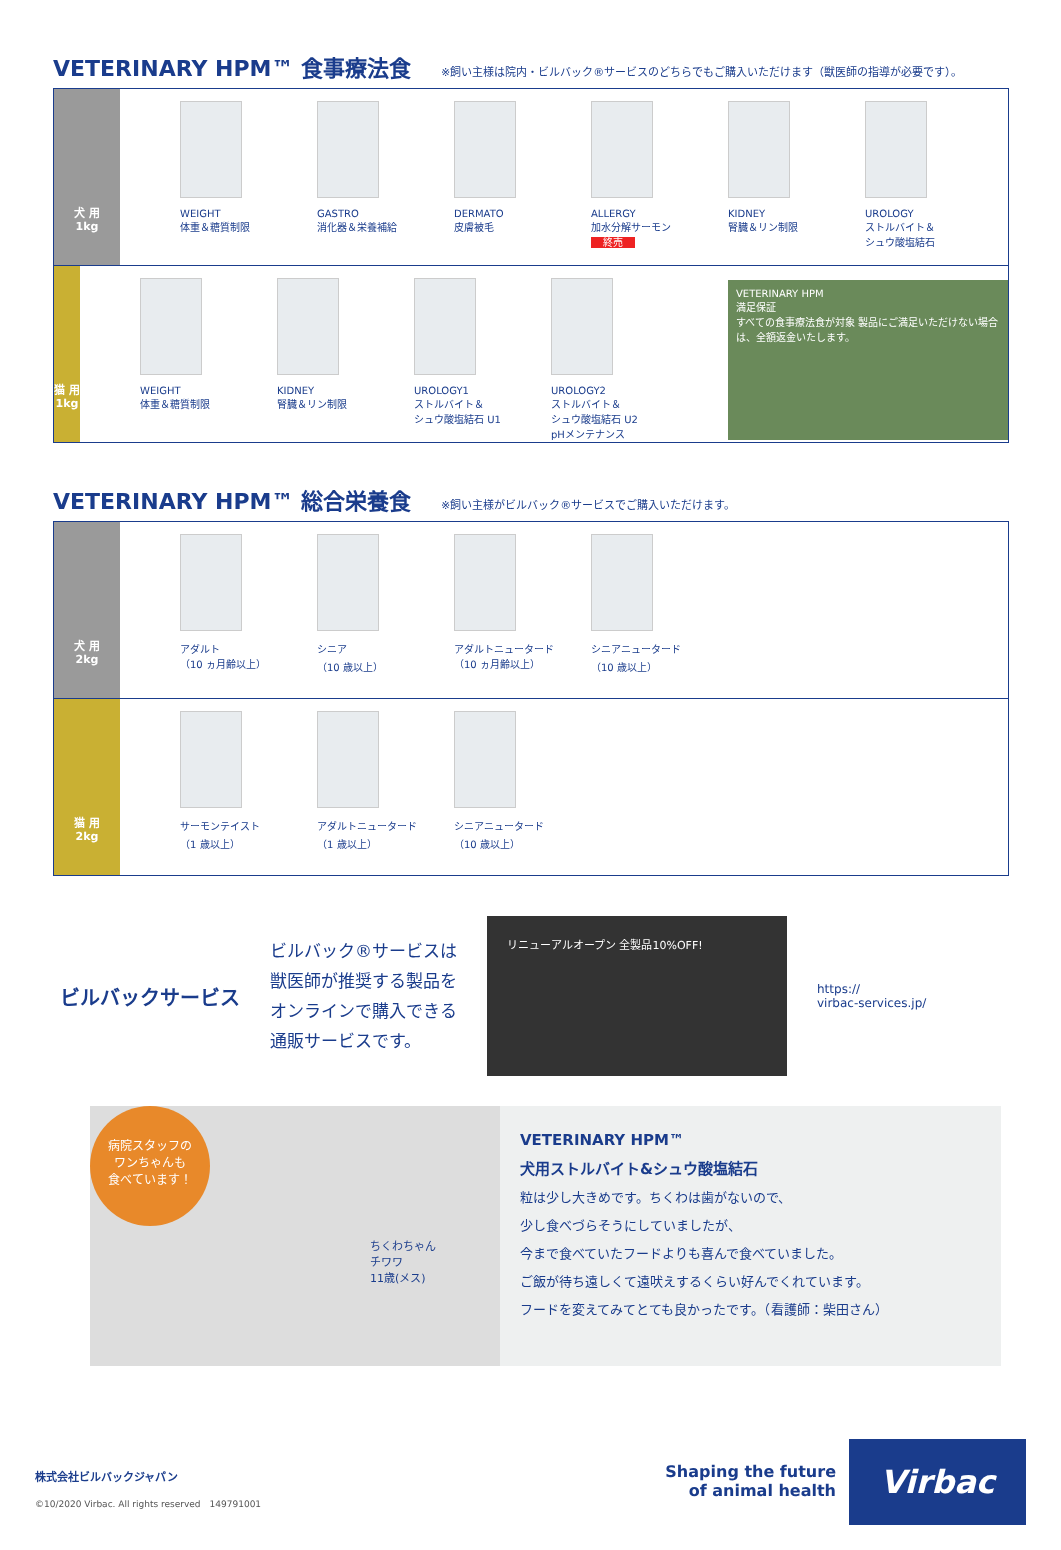VETERINARY HPM™ 食事療法食
※飼い主様は院内・ビルバック®サービスのどちらでもご購入いただけます（獣医師の指導が必要です）。
犬 用
1kg
WEIGHT
体重＆糖質制限
GASTRO
消化器＆栄養補給
DERMATO
皮膚被毛
ALLERGY
加水分解サーモン
終売
KIDNEY
腎臓＆リン制限
UROLOGY
ストルバイト＆
シュウ酸塩結石
猫 用
1kg
WEIGHT
体重＆糖質制限
KIDNEY
腎臓＆リン制限
UROLOGY1
ストルバイト＆
シュウ酸塩結石 U1
UROLOGY2
ストルバイト＆
シュウ酸塩結石 U2
pHメンテナンス
VETERINARY HPM
満足保証
すべての食事療法食が対象 製品にご満足いただけない場合は、全額返金いたします。
VETERINARY HPM™ 総合栄養食
※飼い主様がビルバック®サービスでご購入いただけます。
犬 用
2kg
アダルト
（10 ヵ月齢以上）
シニア
（10 歳以上）
アダルトニュータード
（10 ヵ月齢以上）
シニアニュータード
（10 歳以上）
猫 用
2kg
サーモンテイスト
（1 歳以上）
アダルトニュータード
（1 歳以上）
シニアニュータード
（10 歳以上）
ビルバックサービス
ビルバック®サービスは
獣医師が推奨する製品を
オンラインで購入できる
通販サービスです。
リニューアルオープン 全製品10%OFF!
https://
virbac-services.jp/
病院スタッフの
ワンちゃんも
食べています！
ちくわちゃん
チワワ
11歳(メス)
VETERINARY HPM™
犬用ストルバイト&シュウ酸塩結石
粒は少し大きめです。ちくわは歯がないので、
少し食べづらそうにしていましたが、
今まで食べていたフードよりも喜んで食べていました。
ご飯が待ち遠しくて遠吠えするくらい好んでくれています。
フードを変えてみてとても良かったです。（看護師：柴田さん）
株式会社ビルバックジャパン
©10/2020 Virbac. All rights reserved　149791001
Shaping the future
of animal health
Virbac